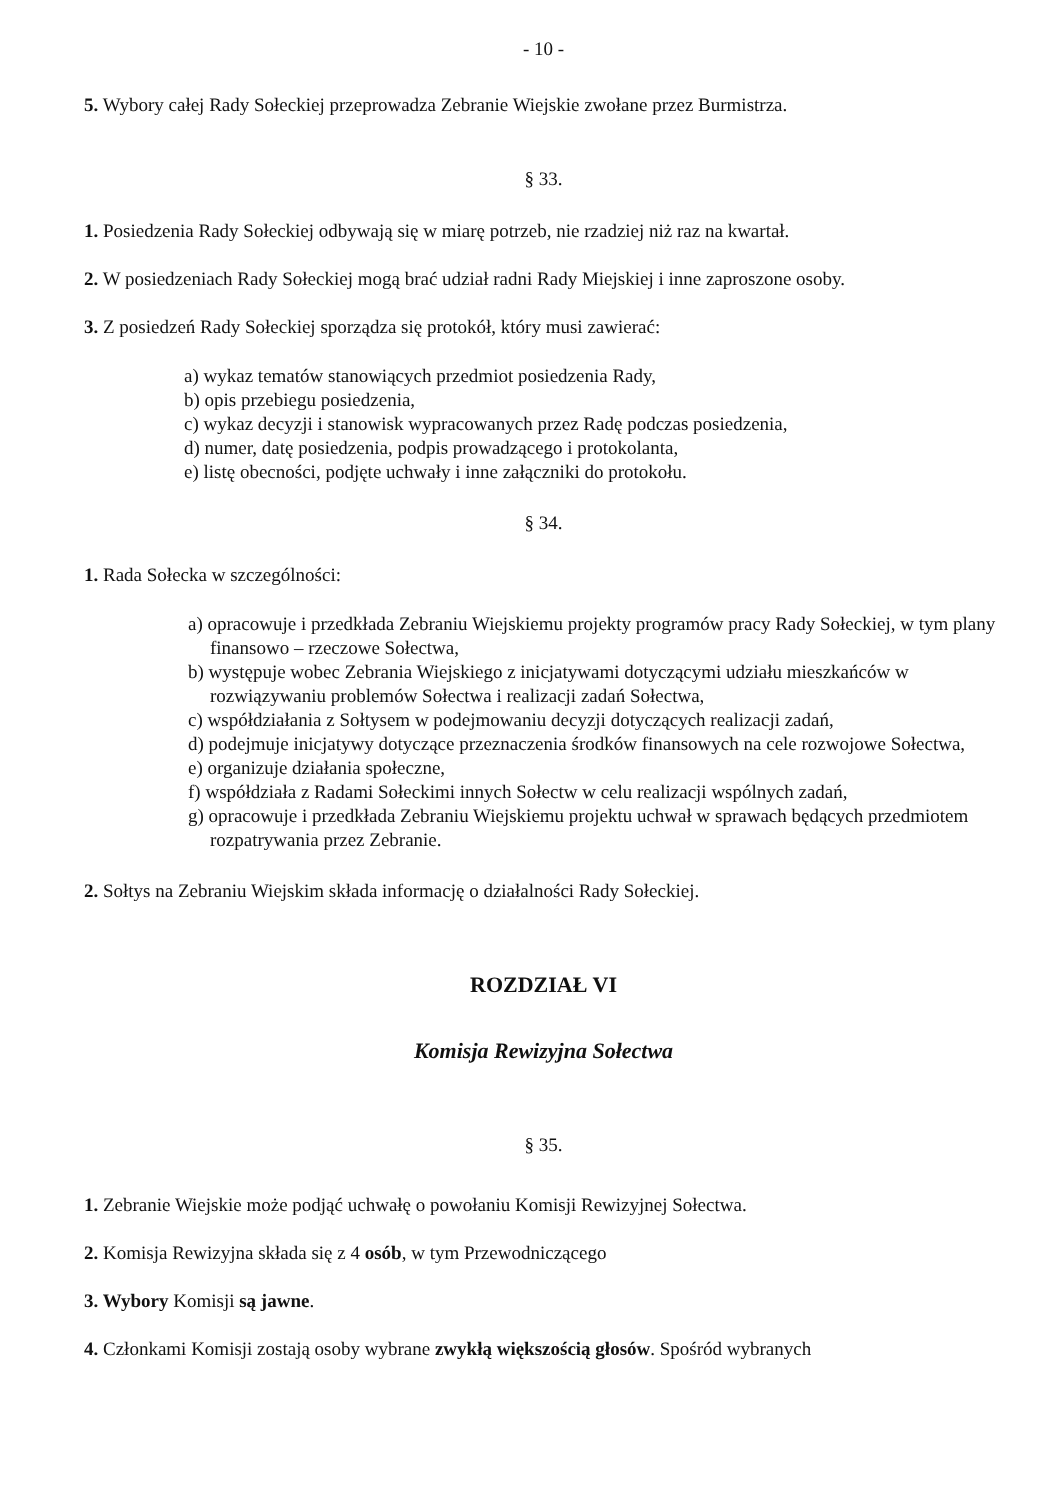- 10 -
5. Wybory całej Rady Sołeckiej przeprowadza Zebranie Wiejskie zwołane przez Burmistrza.
§ 33.
1. Posiedzenia Rady Sołeckiej odbywają się w miarę potrzeb, nie rzadziej niż raz na kwartał.
2. W posiedzeniach Rady Sołeckiej mogą brać udział radni Rady Miejskiej i inne zaproszone osoby.
3. Z posiedzeń Rady Sołeckiej sporządza się protokół, który musi zawierać:
a) wykaz tematów stanowiących przedmiot posiedzenia Rady,
b) opis przebiegu posiedzenia,
c) wykaz decyzji i stanowisk wypracowanych przez Radę podczas posiedzenia,
d) numer, datę posiedzenia, podpis prowadzącego i protokolanta,
e) listę obecności, podjęte uchwały i inne załączniki do protokołu.
§ 34.
1. Rada Sołecka w szczególności:
a) opracowuje i przedkłada Zebraniu Wiejskiemu projekty programów pracy Rady Sołeckiej, w tym plany finansowo – rzeczowe Sołectwa,
b) występuje wobec Zebrania Wiejskiego z inicjatywami dotyczącymi udziału mieszkańców w rozwiązywaniu problemów Sołectwa i realizacji zadań Sołectwa,
c) współdziałania z Sołtysem w podejmowaniu decyzji dotyczących realizacji zadań,
d) podejmuje inicjatywy dotyczące przeznaczenia środków finansowych na cele rozwojowe Sołectwa,
e) organizuje działania społeczne,
f) współdziała z Radami Sołeckimi innych Sołectw w celu realizacji wspólnych zadań,
g) opracowuje i przedkłada Zebraniu Wiejskiemu projektu uchwał w sprawach będących przedmiotem rozpatrywania przez Zebranie.
2. Sołtys na Zebraniu Wiejskim składa informację o działalności Rady Sołeckiej.
ROZDZIAŁ VI
Komisja Rewizyjna Sołectwa
§ 35.
1. Zebranie Wiejskie może podjąć uchwałę o powołaniu Komisji Rewizyjnej Sołectwa.
2. Komisja Rewizyjna składa się z 4 osób, w tym Przewodniczącego
3. Wybory Komisji są jawne.
4. Członkami Komisji zostają osoby wybrane zwykłą większością głosów. Spośród wybranych